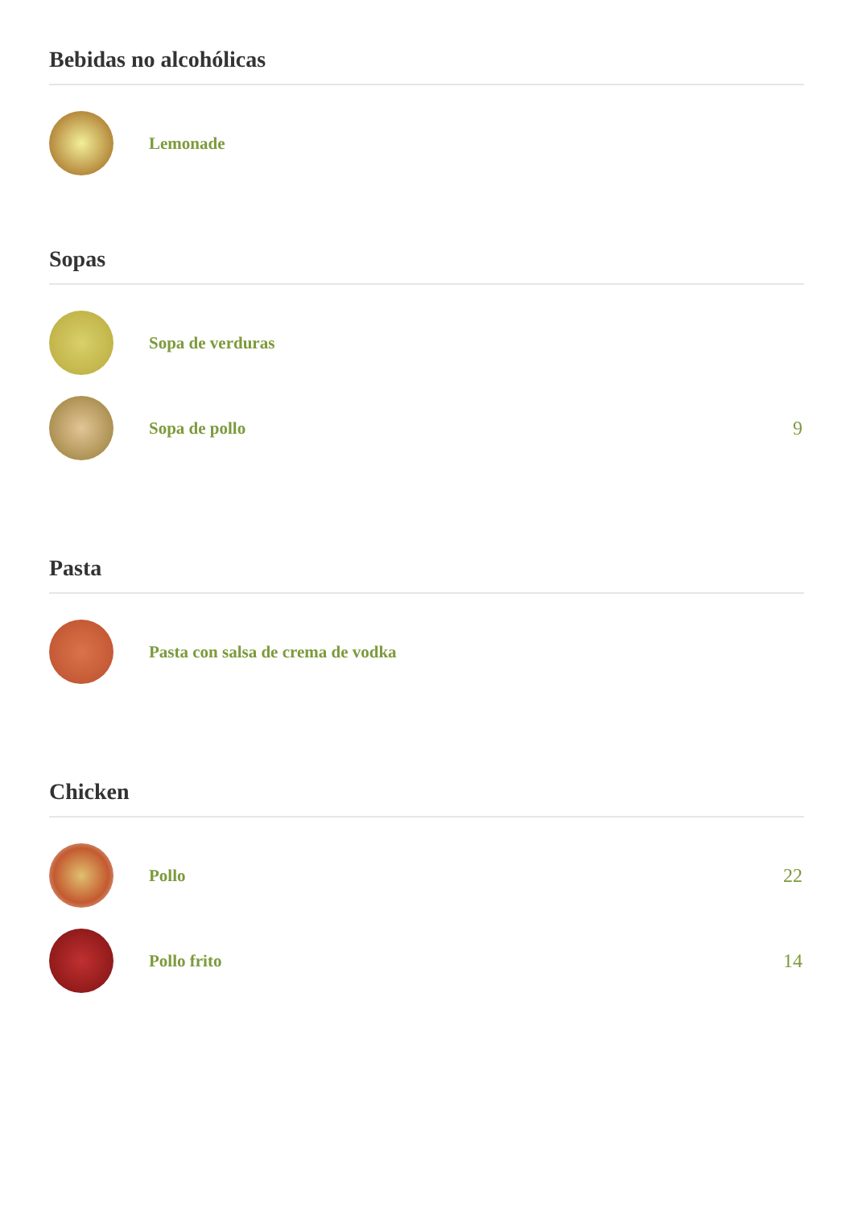Bebidas no alcohólicas
Lemonade
Sopas
Sopa de verduras
Sopa de pollo 9
Pasta
Pasta con salsa de crema de vodka
Chicken
Pollo 22
Pollo frito 14